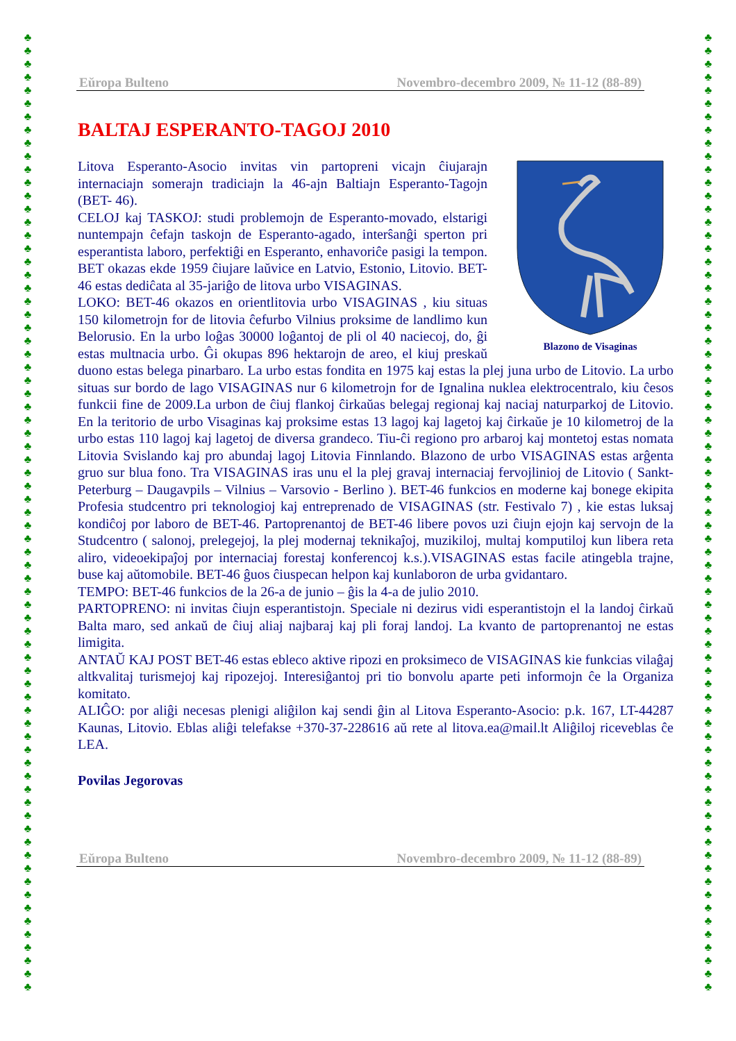♣
♣
♣
♣
♣
♣
♣
♣
♣
♣
♣
♣
♣
♣
♣
♣
♣
♣
♣
♣
♣
♣
♣
♣
♣
♣
♣
♣
♣
♣
♣
♣
♣
♣
♣
♣
♣
♣
♣
♣
♣
♣
♣
♣
♣
♣
♣
♣
♣
♣
♣
♣
♣
♣
♣
♣
♣
♣
♣
♣
♣
♣
♣
♣
♣
♣
♣
♣
♣
♣
♣
♣
♣
♣
♣
♣
♣
♣
♣
♣
♣
♣
♣
♣
♣
♣
♣
♣
♣
♣
♣
♣
♣
♣
♣
♣
♣
♣
♣
♣
♣
♣
♣
♣
♣
♣
♣
♣
♣
♣
♣
♣
♣
♣
♣
♣
♣
♣
♣
♣
♣
♣
♣
♣
♣
♣
♣
♣
♣
♣
♣
♣
♣
♣
♣
♣
♣
♣
♣
♣
♣
♣
♣
♣
♣
♣
Eŭropa Bulteno Novembro-decembro 2009, № 11-12 (88-89)
BALTAJ ESPERANTO-TAGOJ 2010
Blazono de Visaginas
Litova Esperanto-Asocio invitas vin partopreni vicajn ĉiujarajn internaciajn somerajn tradiciajn la 46-ajn Baltiajn Esperanto-Tagojn (BET- 46).
CELOJ kaj TASKOJ: studi problemojn de Esperanto-movado, elstarigi nuntempajn ĉefajn taskojn de Esperanto-agado, interŝanĝi sperton pri esperantista laboro, perfektiĝi en Esperanto, enhavoriĉe pasigi la tempon. BET okazas ekde 1959 ĉiujare laŭvice en Latvio, Estonio, Litovio. BET- 46 estas dediĉata al 35-jariĝo de litova urbo VISAGINAS.
LOKO: BET-46 okazos en orientlitovia urbo VISAGINAS , kiu situas 150 kilometrojn for de litovia ĉefurbo Vilnius proksime de landlimo kun Belorusio. En la urbo loĝas 30000 loĝantoj de pli ol 40 naciecoj, do, ĝi estas multnacia urbo. Ĝi okupas 896 hektarojn de areo, el kiuj preskaŭ duono estas belega pinarbaro. La urbo estas fondita en 1975 kaj estas la plej juna urbo de Litovio. La urbo situas sur bordo de lago VISAGINAS nur 6 kilometrojn for de Ignalina nuklea elektrocentralo, kiu ĉesos funkcii fine de 2009.La urbon de ĉiuj flankoj ĉirkaŭas belegaj regionaj kaj naciaj naturparkoj de Litovio. En la teritorio de urbo Visaginas kaj proksime estas 13 lagoj kaj lagetoj kaj ĉirkaŭe je 10 kilometroj de la urbo estas 110 lagoj kaj lagetoj de diversa grandeco. Tiu-ĉi regiono pro arbaroj kaj montetoj estas nomata Litovia Svislando kaj pro abundaj lagoj Litovia Finnlando. Blazono de urbo VISAGINAS estas arĝenta gruo sur blua fono. Tra VISAGINAS iras unu el la plej gravaj internaciaj fervojlinioj de Litovio ( Sankt-Peterburg – Daugavpils – Vilnius – Varsovio - Berlino ). BET-46 funkcios en moderne kaj bonege ekipita Profesia studcentro pri teknologioj kaj entreprenado de VISAGINAS (str. Festivalo 7) , kie estas luksaj kondiĉoj por laboro de BET-46. Partoprenantoj de BET-46 libere povos uzi ĉiujn ejojn kaj servojn de la Studcentro ( salonoj, prelegejoj, la plej modernaj teknikaĵoj, muzikiloj, multaj komputiloj kun libera reta aliro, videoekipaĵoj por internaciaj forestaj konferencoj k.s.).VISAGINAS estas facile atingebla trajne, buse kaj aŭtomobile. BET-46 ĝuos ĉiuspecan helpon kaj kunlaboron de urba gvidantaro.
TEMPO: BET-46 funkcios de la 26-a de junio – ĝis la 4-a de julio 2010.
PARTOPRENO: ni invitas ĉiujn esperantistojn. Speciale ni dezirus vidi esperantistojn el la landoj ĉirkaŭ Balta maro, sed ankaŭ de ĉiuj aliaj najbaraj kaj pli foraj landoj. La kvanto de partoprenantoj ne estas limigita.
ANTAŬ KAJ POST BET-46 estas ebleco aktive ripozi en proksimeco de VISAGINAS kie funkcias vilaĝaj altkvalitaj turismejoj kaj ripozejoj. Interesiĝantoj pri tio bonvolu aparte peti informojn ĉe la Organiza komitato.
ALIĜO: por aliĝi necesas plenigi aliĝilon kaj sendi ĝin al Litova Esperanto-Asocio: p.k. 167, LT-44287 Kaunas, Litovio. Eblas aliĝi telefakse +370-37-228616 aŭ rete al litova.ea@mail.lt Aliĝiloj riceveblas ĉe LEA.
Povilas Jegorovas
Eŭropa Bulteno Novembro-decembro 2009, № 11-12 (88-89)